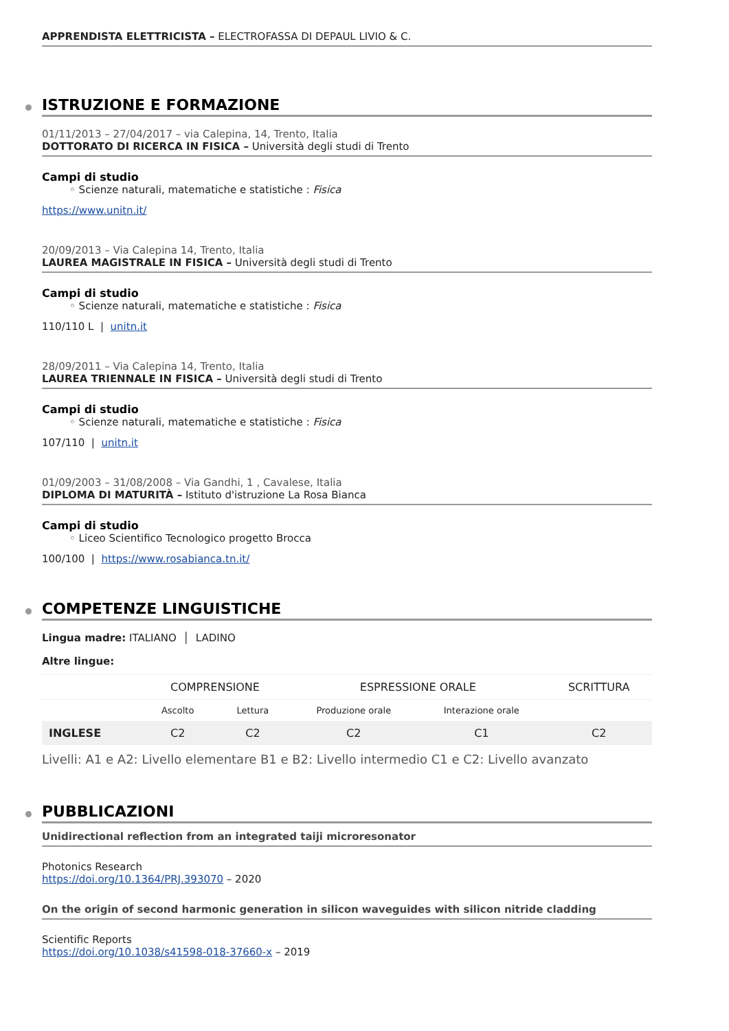APPRENDISTA ELETTRICISTA – ELECTROFASSA DI DEPAUL LIVIO & C.
ISTRUZIONE E FORMAZIONE
01/11/2013 – 27/04/2017 – via Calepina, 14, Trento, Italia
DOTTORATO DI RICERCA IN FISICA – Università degli studi di Trento
Campi di studio
◦ Scienze naturali, matematiche e statistiche : Fisica
https://www.unitn.it/
20/09/2013 – Via Calepina 14, Trento, Italia
LAUREA MAGISTRALE IN FISICA – Università degli studi di Trento
Campi di studio
◦ Scienze naturali, matematiche e statistiche : Fisica
110/110 L | unitn.it
28/09/2011 – Via Calepina 14, Trento, Italia
LAUREA TRIENNALE IN FISICA – Università degli studi di Trento
Campi di studio
◦ Scienze naturali, matematiche e statistiche : Fisica
107/110 | unitn.it
01/09/2003 – 31/08/2008 – Via Gandhi, 1 , Cavalese, Italia
DIPLOMA DI MATURITÀ – Istituto d'istruzione La Rosa Bianca
Campi di studio
◦ Liceo Scientifico Tecnologico progetto Brocca
100/100 | https://www.rosabianca.tn.it/
COMPETENZE LINGUISTICHE
Lingua madre: ITALIANO │ LADINO
Altre lingue:
| | COMPRENSIONE | | ESPRESSIONE ORALE | | SCRITTURA |
| --- | --- | --- | --- | --- | --- |
| | Ascolto | Lettura | Produzione orale | Interazione orale | |
| INGLESE | C2 | C2 | C2 | C1 | C2 |
Livelli: A1 e A2: Livello elementare B1 e B2: Livello intermedio C1 e C2: Livello avanzato
PUBBLICAZIONI
Unidirectional reflection from an integrated taiji microresonator
Photonics Research
https://doi.org/10.1364/PRJ.393070 – 2020
On the origin of second harmonic generation in silicon waveguides with silicon nitride cladding
Scientific Reports
https://doi.org/10.1038/s41598-018-37660-x – 2019